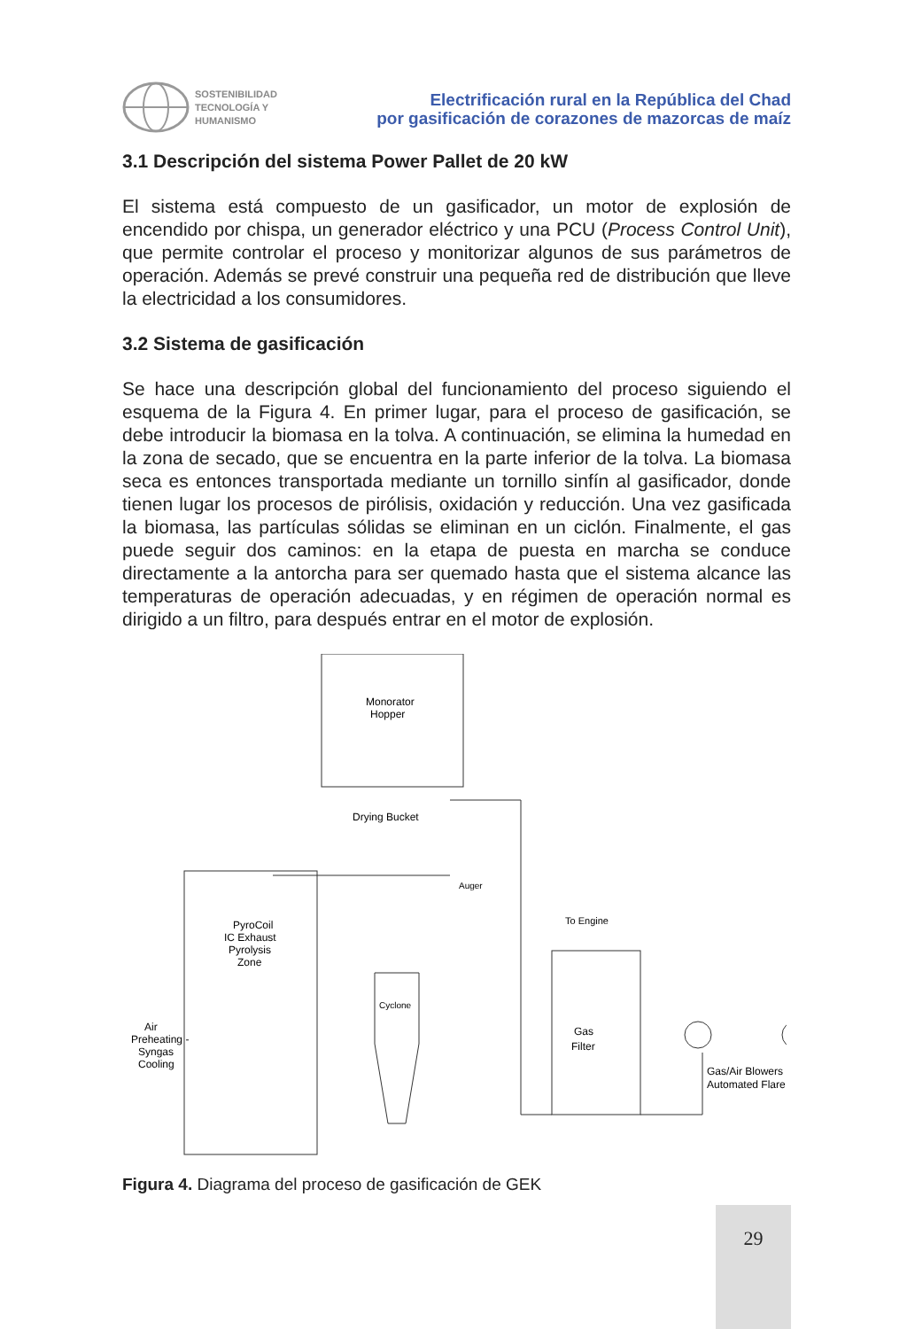SOSTENIBILIDAD
TECNOLOGÍA Y
HUMANISMO
Electrificación rural en la República del Chad
por gasificación de corazones de mazorcas de maíz
3.1 Descripción del sistema Power Pallet de 20 kW
El sistema está compuesto de un gasificador, un motor de explosión de encendido por chispa, un generador eléctrico y una PCU (Process Control Unit), que permite controlar el proceso y monitorizar algunos de sus parámetros de operación. Además se prevé construir una pequeña red de distribución que lleve la electricidad a los consumidores.
3.2 Sistema de gasificación
Se hace una descripción global del funcionamiento del proceso siguiendo el esquema de la Figura 4. En primer lugar, para el proceso de gasificación, se debe introducir la biomasa en la tolva. A continuación, se elimina la humedad en la zona de secado, que se encuentra en la parte inferior de la tolva. La biomasa seca es entonces transportada mediante un tornillo sinfín al gasificador, donde tienen lugar los procesos de pirólisis, oxidación y reducción. Una vez gasificada la biomasa, las partículas sólidas se eliminan en un ciclón. Finalmente, el gas puede seguir dos caminos: en la etapa de puesta en marcha se conduce directamente a la antorcha para ser quemado hasta que el sistema alcance las temperaturas de operación adecuadas, y en régimen de operación normal es dirigido a un filtro, para después entrar en el motor de explosión.
Monorator
Hopper
Drying Bucket
Auger
PyroCoil
IC Exhaust
Pyrolysis
Zone
Air
Preheating -
Syngas
Cooling
Cyclone
To Engine
Gas
Filter
Gas/Air Blowers
Automated Flare
Figura 4. Diagrama del proceso de gasificación de GEK
29